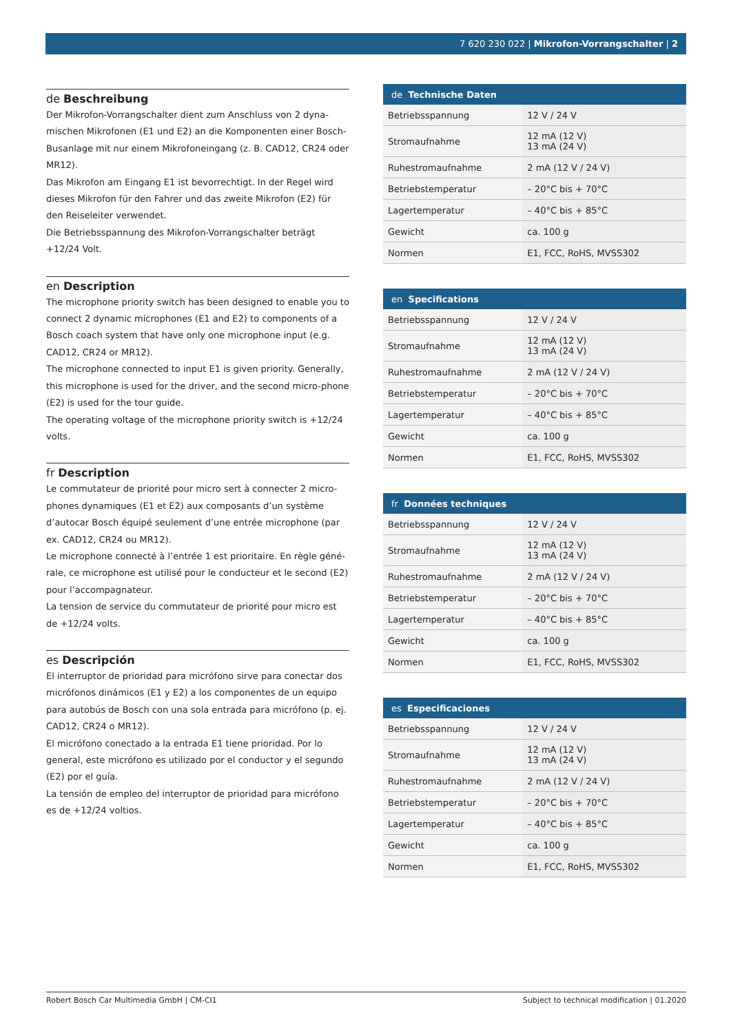7 620 230 022 | Mikrofon-Vorrangschalter | 2
de Beschreibung
Der Mikrofon-Vorrangschalter dient zum Anschluss von 2 dyna-mischen Mikrofonen (E1 und E2) an die Komponenten einer Bosch-Busanlage mit nur einem Mikrofoneingang (z. B. CAD12, CR24 oder MR12).
Das Mikrofon am Eingang E1 ist bevorrechtigt. In der Regel wird dieses Mikrofon für den Fahrer und das zweite Mikrofon (E2) für den Reiseleiter verwendet.
Die Betriebsspannung des Mikrofon-Vorrangschalter beträgt +12/24 Volt.
en Description
The microphone priority switch has been designed to enable you to connect 2 dynamic microphones (E1 and E2) to components of a Bosch coach system that have only one microphone input (e.g. CAD12, CR24 or MR12).
The microphone connected to input E1 is given priority. Generally, this microphone is used for the driver, and the second micro-phone (E2) is used for the tour guide.
The operating voltage of the microphone priority switch is +12/24 volts.
fr Description
Le commutateur de priorité pour micro sert à connecter 2 micro-phones dynamiques (E1 et E2) aux composants d’un système d’autocar Bosch équipé seulement d’une entrée microphone (par ex. CAD12, CR24 ou MR12).
Le microphone connecté à l’entrée 1 est prioritaire. En règle géné-rale, ce microphone est utilisé pour le conducteur et le second (E2) pour l’accompagnateur.
La tension de service du commutateur de priorité pour micro est de +12/24 volts.
es Descripción
El interruptor de prioridad para micrófono sirve para conectar dos micrófonos dinámicos (E1 y E2) a los componentes de un equipo para autobús de Bosch con una sola entrada para micrófono (p. ej. CAD12, CR24 o MR12).
El micrófono conectado a la entrada E1 tiene prioridad. Por lo general, este micrófono es utilizado por el conductor y el segundo (E2) por el guía.
La tensión de empleo del interruptor de prioridad para micrófono es de +12/24 voltios.
| de Technische Daten | |
| --- | --- |
| Betriebsspannung | 12 V / 24 V |
| Stromaufnahme | 12 mA (12 V) 13 mA (24 V) |
| Ruhestromaufnahme | 2 mA (12 V / 24 V) |
| Betriebstemperatur | – 20°C bis + 70°C |
| Lagertemperatur | – 40°C bis + 85°C |
| Gewicht | ca. 100 g |
| Normen | E1, FCC, RoHS, MVSS302 |
| en Specifications | |
| --- | --- |
| Betriebsspannung | 12 V / 24 V |
| Stromaufnahme | 12 mA (12 V) 13 mA (24 V) |
| Ruhestromaufnahme | 2 mA (12 V / 24 V) |
| Betriebstemperatur | – 20°C bis + 70°C |
| Lagertemperatur | – 40°C bis + 85°C |
| Gewicht | ca. 100 g |
| Normen | E1, FCC, RoHS, MVSS302 |
| fr Données techniques | |
| --- | --- |
| Betriebsspannung | 12 V / 24 V |
| Stromaufnahme | 12 mA (12 V) 13 mA (24 V) |
| Ruhestromaufnahme | 2 mA (12 V / 24 V) |
| Betriebstemperatur | – 20°C bis + 70°C |
| Lagertemperatur | – 40°C bis + 85°C |
| Gewicht | ca. 100 g |
| Normen | E1, FCC, RoHS, MVSS302 |
| es Especificaciones | |
| --- | --- |
| Betriebsspannung | 12 V / 24 V |
| Stromaufnahme | 12 mA (12 V) 13 mA (24 V) |
| Ruhestromaufnahme | 2 mA (12 V / 24 V) |
| Betriebstemperatur | – 20°C bis + 70°C |
| Lagertemperatur | – 40°C bis + 85°C |
| Gewicht | ca. 100 g |
| Normen | E1, FCC, RoHS, MVSS302 |
Robert Bosch Car Multimedia GmbH | CM-CI1 Subject to technical modification | 01.2020